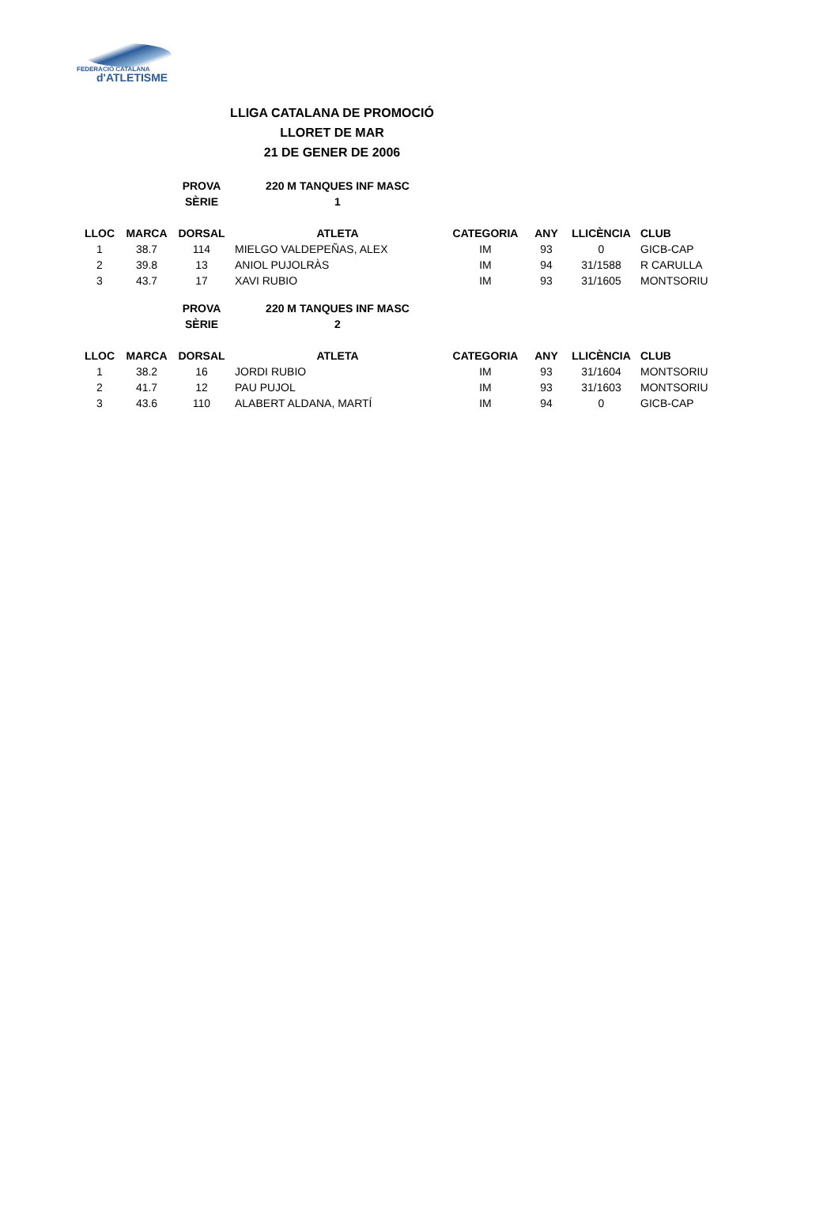FEDERACIÓ CATALANA
d'ATLETISME
LLIGA CATALANA DE PROMOCIÓ
LLORET DE MAR
21 DE GENER DE 2006
| | | PROVA | 220 M TANQUES INF MASC |
| | | SÈRIE | 1 |
| LLOC | MARCA | DORSAL | ATLETA | CATEGORIA | ANY | LLICÈNCIA | CLUB |
| --- | --- | --- | --- | --- | --- | --- | --- |
| 1 | 38.7 | 114 | MIELGO VALDEPEÑAS, ALEX | IM | 93 | 0 | GICB-CAP |
| 2 | 39.8 | 13 | ANIOL PUJOLRÀS | IM | 94 | 31/1588 | R CARULLA |
| 3 | 43.7 | 17 | XAVI RUBIO | IM | 93 | 31/1605 | MONTSORIU |
| | | PROVA | 220 M TANQUES INF MASC |
| | | SÈRIE | 2 |
| LLOC | MARCA | DORSAL | ATLETA | CATEGORIA | ANY | LLICÈNCIA | CLUB |
| --- | --- | --- | --- | --- | --- | --- | --- |
| 1 | 38.2 | 16 | JORDI RUBIO | IM | 93 | 31/1604 | MONTSORIU |
| 2 | 41.7 | 12 | PAU PUJOL | IM | 93 | 31/1603 | MONTSORIU |
| 3 | 43.6 | 110 | ALABERT ALDANA, MARTÍ | IM | 94 | 0 | GICB-CAP |